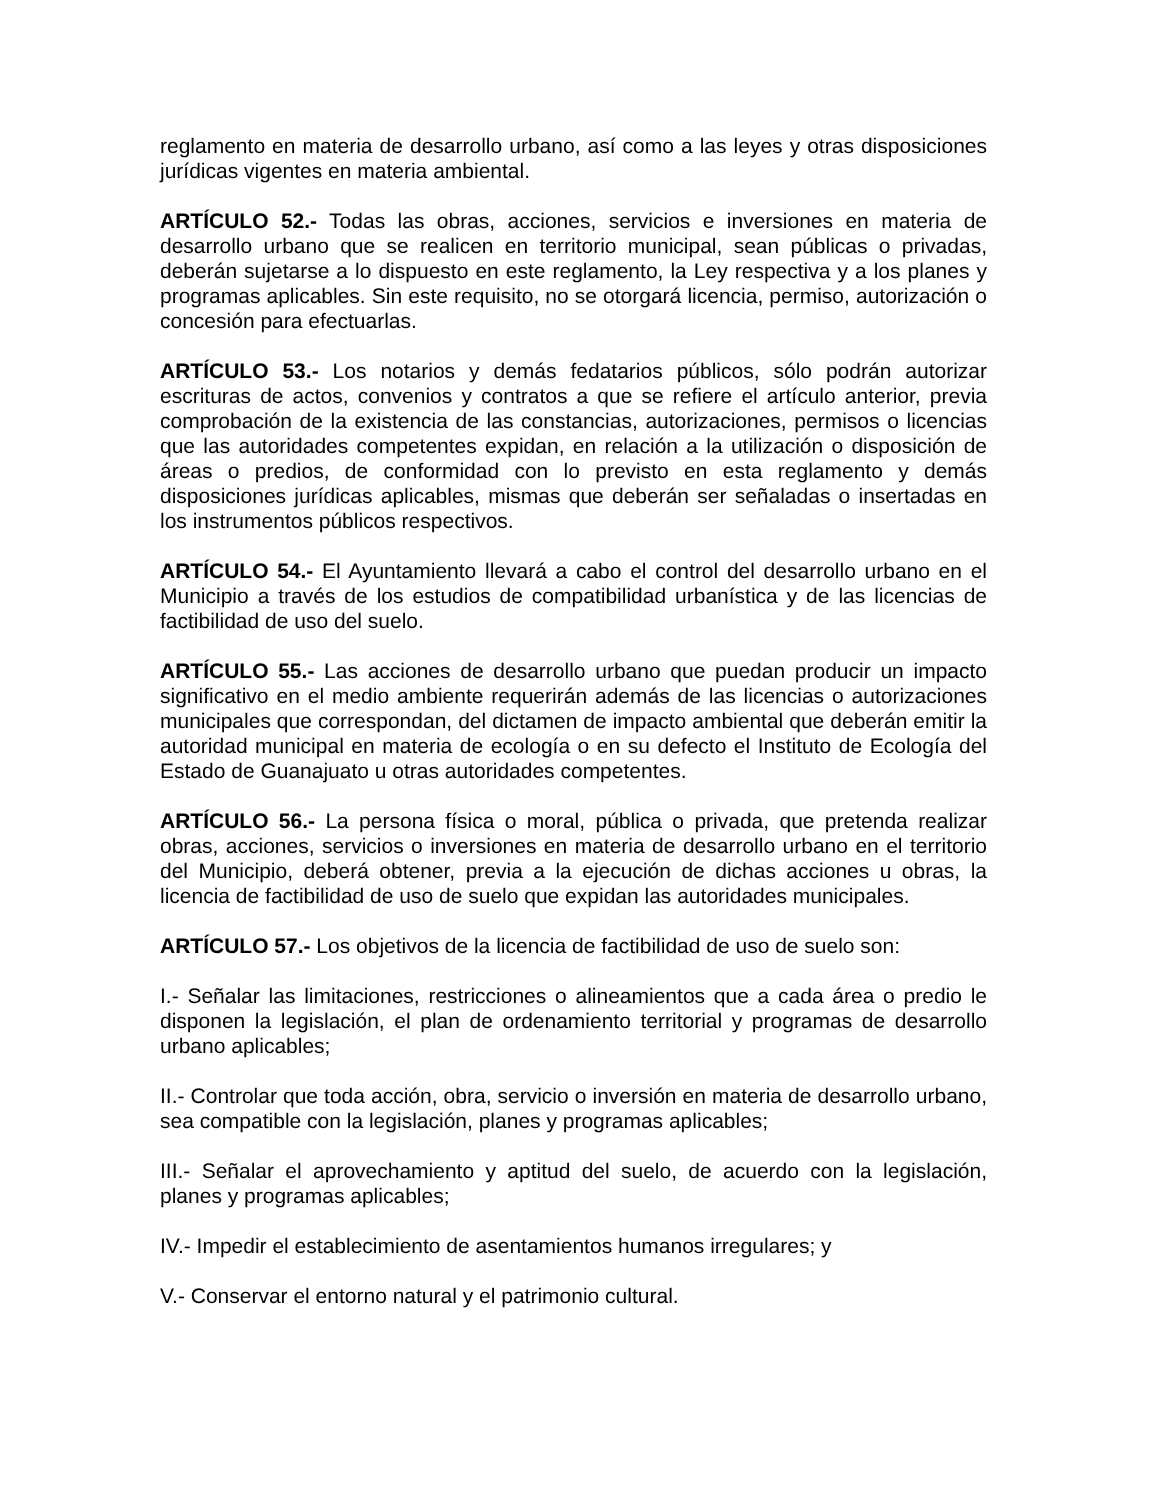reglamento en materia de desarrollo urbano, así como a las leyes y otras disposiciones jurídicas vigentes en materia ambiental.
ARTÍCULO 52.- Todas las obras, acciones, servicios e inversiones en materia de desarrollo urbano que se realicen en territorio municipal, sean públicas o privadas, deberán sujetarse a lo dispuesto en este reglamento, la Ley respectiva y a los planes y programas aplicables. Sin este requisito, no se otorgará licencia, permiso, autorización o concesión para efectuarlas.
ARTÍCULO 53.- Los notarios y demás fedatarios públicos, sólo podrán autorizar escrituras de actos, convenios y contratos a que se refiere el artículo anterior, previa comprobación de la existencia de las constancias, autorizaciones, permisos o licencias que las autoridades competentes expidan, en relación a la utilización o disposición de áreas o predios, de conformidad con lo previsto en esta reglamento y demás disposiciones jurídicas aplicables, mismas que deberán ser señaladas o insertadas en los instrumentos públicos respectivos.
ARTÍCULO 54.- El Ayuntamiento llevará a cabo el control del desarrollo urbano en el Municipio a través de los estudios de compatibilidad urbanística y de las licencias de factibilidad de uso del suelo.
ARTÍCULO 55.- Las acciones de desarrollo urbano que puedan producir un impacto significativo en el medio ambiente requerirán además de las licencias o autorizaciones municipales que correspondan, del dictamen de impacto ambiental que deberán emitir la autoridad municipal en materia de ecología o en su defecto el Instituto de Ecología del Estado de Guanajuato u otras autoridades competentes.
ARTÍCULO 56.- La persona física o moral, pública o privada, que pretenda realizar obras, acciones, servicios o inversiones en materia de desarrollo urbano en el territorio del Municipio, deberá obtener, previa a la ejecución de dichas acciones u obras, la licencia de factibilidad de uso de suelo que expidan las autoridades municipales.
ARTÍCULO 57.- Los objetivos de la licencia de factibilidad de uso de suelo son:
I.- Señalar las limitaciones, restricciones o alineamientos que a cada área o predio le disponen la legislación, el plan de ordenamiento territorial y programas de desarrollo urbano aplicables;
II.- Controlar que toda acción, obra, servicio o inversión en materia de desarrollo urbano, sea compatible con la legislación, planes y programas aplicables;
III.- Señalar el aprovechamiento y aptitud del suelo, de acuerdo con la legislación, planes y programas aplicables;
IV.- Impedir el establecimiento de asentamientos humanos irregulares; y
V.- Conservar el entorno natural y el patrimonio cultural.